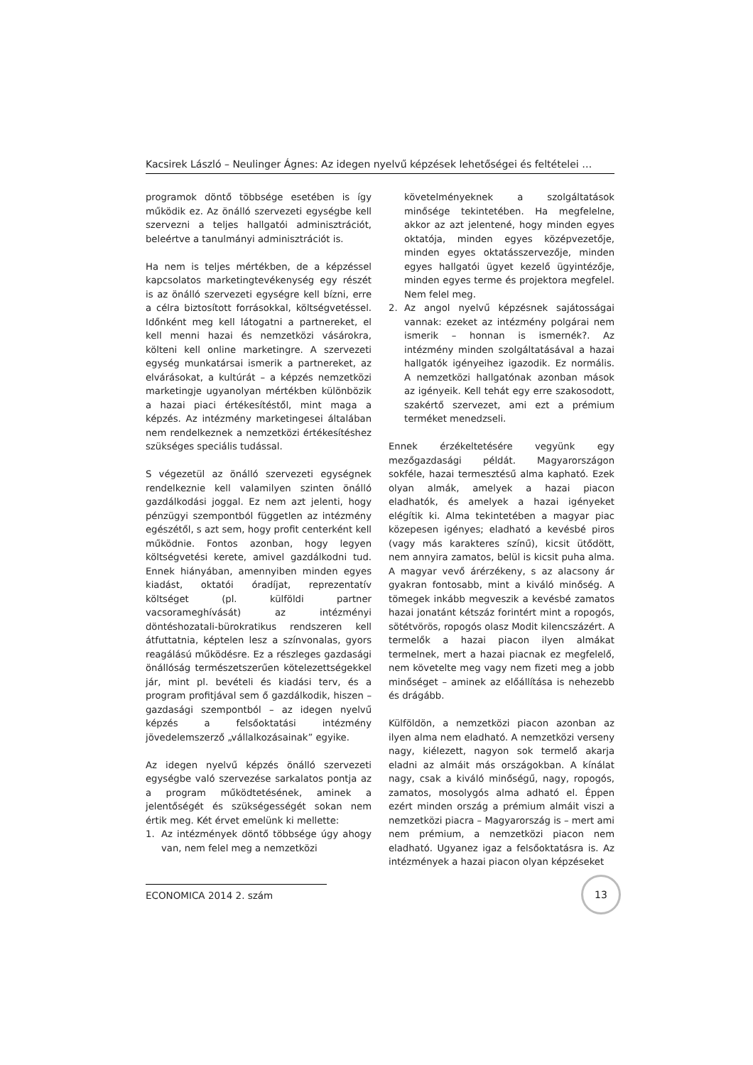Kacsirek László – Neulinger Ágnes: Az idegen nyelvű képzések lehetőségei és feltételei …
programok döntő többsége esetében is így működik ez. Az önálló szervezeti egységbe kell szervezni a teljes hallgatói adminisztrációt, beleértve a tanulmányi adminisztrációt is.
Ha nem is teljes mértékben, de a képzéssel kapcsolatos marketingtevékenység egy részét is az önálló szervezeti egységre kell bízni, erre a célra biztosított forrásokkal, költségvetéssel. Időnként meg kell látogatni a partnereket, el kell menni hazai és nemzetközi vásárokra, költeni kell online marketingre. A szervezeti egység munkatársai ismerik a partnereket, az elvárásokat, a kultúrát – a képzés nemzetközi marketingje ugyanolyan mértékben különbözik a hazai piaci értékesítéstől, mint maga a képzés. Az intézmény marketingesei általában nem rendelkeznek a nemzetközi értékesítéshez szükséges speciális tudással.
S végezetül az önálló szervezeti egységnek rendelkeznie kell valamilyen szinten önálló gazdálkodási joggal. Ez nem azt jelenti, hogy pénzügyi szempontból független az intézmény egészétől, s azt sem, hogy profit centerként kell működnie. Fontos azonban, hogy legyen költségvetési kerete, amivel gazdálkodni tud. Ennek hiányában, amennyiben minden egyes kiadást, oktatói óradíjat, reprezentatív költséget (pl. külföldi partner vacsorameghívását) az intézményi döntéshozatali-bürokratikus rendszeren kell átfuttatnia, képtelen lesz a színvonalas, gyors reagálású működésre. Ez a részleges gazdasági önállóság természetszerűen kötelezettségekkel jár, mint pl. bevételi és kiadási terv, és a program profitjával sem ő gazdálkodik, hiszen – gazdasági szempontból – az idegen nyelvű képzés a felsőoktatási intézmény jövedelemszerző „vállalkozásainak” egyike.
Az idegen nyelvű képzés önálló szervezeti egységbe való szervezése sarkalatos pontja az a program működtetésének, aminek a jelentőségét és szükségességét sokan nem értik meg. Két érvet emelünk ki mellette:
1. Az intézmények döntő többsége úgy ahogy van, nem felel meg a nemzetközi
követelményeknek a szolgáltatások minősége tekintetében. Ha megfelelne, akkor az azt jelentené, hogy minden egyes oktatója, minden egyes középvezetője, minden egyes oktatásszervezője, minden egyes hallgatói ügyet kezelő ügyintézője, minden egyes terme és projektora megfelel. Nem felel meg.
2. Az angol nyelvű képzésnek sajátosságai vannak: ezeket az intézmény polgárai nem ismerik – honnan is ismernék?. Az intézmény minden szolgáltatásával a hazai hallgatók igényeihez igazodik. Ez normális. A nemzetközi hallgatónak azonban mások az igényeik. Kell tehát egy erre szakosodott, szakértő szervezet, ami ezt a prémium terméket menedzseli.
Ennek érzékeltetésére vegyünk egy mezőgazdasági példát. Magyarországon sokféle, hazai termesztésű alma kapható. Ezek olyan almák, amelyek a hazai piacon eladhatók, és amelyek a hazai igényeket elégítik ki. Alma tekintetében a magyar piac közepesen igényes; eladható a kevésbé piros (vagy más karakteres színű), kicsit ütődött, nem annyira zamatos, belül is kicsit puha alma. A magyar vevő árérzékeny, s az alacsony ár gyakran fontosabb, mint a kiváló minőség. A tömegek inkább megveszik a kevésbé zamatos hazai jonatánt kétszáz forintért mint a ropogós, sötétvörös, ropogós olasz Modit kilencszázért. A termelők a hazai piacon ilyen almákat termelnek, mert a hazai piacnak ez megfelelő, nem követelte meg vagy nem fizeti meg a jobb minőséget – aminek az előállítása is nehezebb és drágább.
Külföldön, a nemzetközi piacon azonban az ilyen alma nem eladható. A nemzetközi verseny nagy, kiélezett, nagyon sok termelő akarja eladni az almáit más országokban. A kínálat nagy, csak a kiváló minőségű, nagy, ropogós, zamatos, mosolygós alma adható el. Éppen ezért minden ország a prémium almáit viszi a nemzetközi piacra – Magyarország is – mert ami nem prémium, a nemzetközi piacon nem eladható. Ugyanez igaz a felsőoktatásra is. Az intézmények a hazai piacon olyan képzéseket
ECONOMICA 2014 2. szám
13